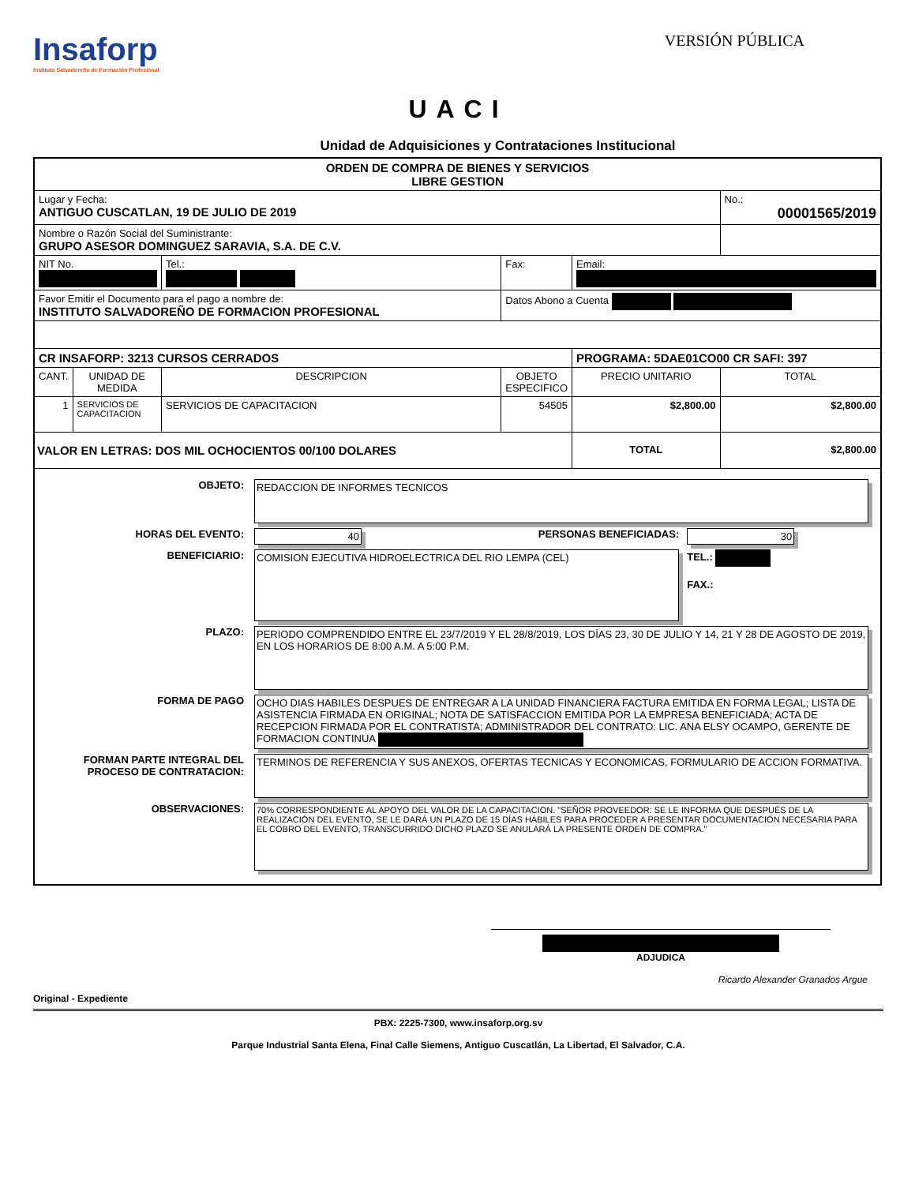Insaforp
Instituto Salvadoreño de Formación Profesional
VERSIÓN PÚBLICA
UACI
Unidad de Adquisiciones y Contrataciones Institucional
| ORDEN DE COMPRA DE BIENES Y SERVICIOS LIBRE GESTION | | | | | |
| Lugar y Fecha: ANTIGUO CUSCATLAN, 19 DE JULIO DE 2019 | | | | | No.: 00001565/2019 |
| Nombre o Razón Social del Suministrante: GRUPO ASESOR DOMINGUEZ SARAVIA, S.A. DE C.V. | | | | | |
| NIT No. | | Tel.: | Fax: | Email: | |
| Favor Emitir el Documento para el pago a nombre de: INSTITUTO SALVADOREÑO DE FORMACION PROFESIONAL | | | Datos Abono a Cuenta | | |
| CR INSAFORP: 3213 CURSOS CERRADOS | | | | PROGRAMA: 5DAE01CO00 CR SAFI: 397 | |
| CANT. | UNIDAD DE MEDIDA | DESCRIPCION | OBJETO ESPECIFICO | PRECIO UNITARIO | TOTAL |
| 1 | SERVICIOS DE CAPACITACION | SERVICIOS DE CAPACITACION | 54505 | $2,800.00 | $2,800.00 |
| VALOR EN LETRAS: DOS MIL OCHOCIENTOS 00/100 DOLARES | | | | TOTAL | $2,800.00 |
| / OBJETO: / REDACCION DE INFORMES TECNICOS / / / / HORAS DEL EVENTO: / 40 / PERSONAS BENEFICIADAS: / 30 / / BENEFICIARIO: / COMISION EJECUTIVA HIDROELECTRICA DEL RIO LEMPA (CEL) / / TEL.: FAX.: / / PLAZO: / PERIODO COMPRENDIDO ENTRE EL 23/7/2019 Y EL 28/8/2019, LOS DÍAS 23, 30 DE JULIO Y 14, 21 Y 28 DE AGOSTO DE 2019, EN LOS HORARIOS DE 8:00 A.M. A 5:00 P.M. / / / / FORMA DE PAGO / OCHO DIAS HABILES DESPUES DE ENTREGAR A LA UNIDAD FINANCIERA FACTURA EMITIDA EN FORMA LEGAL; LISTA DE ASISTENCIA FIRMADA EN ORIGINAL; NOTA DE SATISFACCION EMITIDA POR LA EMPRESA BENEFICIADA; ACTA DE RECEPCION FIRMADA POR EL CONTRATISTA; ADMINISTRADOR DEL CONTRATO: LIC. ANA ELSY OCAMPO, GERENTE DE FORMACION CONTINUA / / / / FORMAN PARTE INTEGRAL DEL PROCESO DE CONTRATACION: / TERMINOS DE REFERENCIA Y SUS ANEXOS, OFERTAS TECNICAS Y ECONOMICAS, FORMULARIO DE ACCION FORMATIVA. / / / / OBSERVACIONES: / 70% CORRESPONDIENTE AL APOYO DEL VALOR DE LA CAPACITACION. "SEÑOR PROVEEDOR: SE LE INFORMA QUE DESPUÉS DE LA REALIZACIÓN DEL EVENTO, SE LE DARÁ UN PLAZO DE 15 DÍAS HÁBILES PARA PROCEDER A PRESENTAR DOCUMENTACIÓN NECESARIA PARA EL COBRO DEL EVENTO, TRANSCURRIDO DICHO PLAZO SE ANULARÁ LA PRESENTE ORDEN DE COMPRA." / / / | | | | | |
ADJUDICA
Ricardo Alexander Granados Argue
Original - Expediente
PBX: 2225-7300, www.insaforp.org.sv
Parque Industrial Santa Elena, Final Calle Siemens, Antiguo Cuscatlán, La Libertad, El Salvador, C.A.